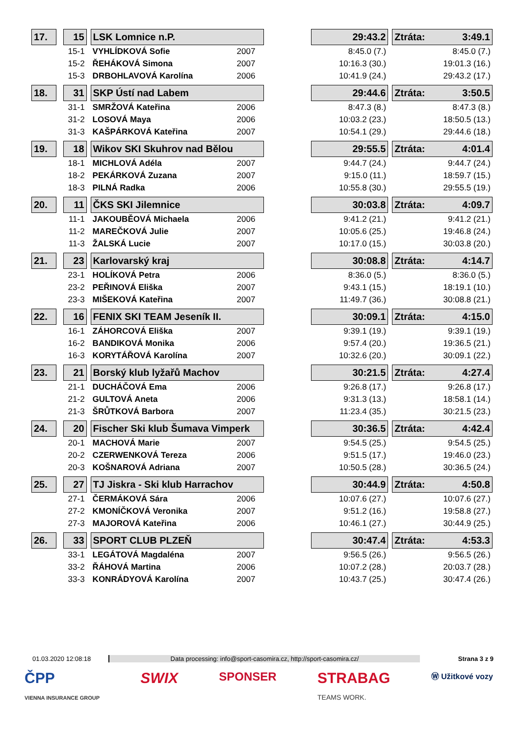| 17. | | 15 | | LSK Lomnice n.P. | | | 29:43.2 | | Ztráta: 3:49.1 |
| | | 15-1 | | VYHLÍDKOVÁ Sofie | 2007 | | 8:45.0 (7.) | | 8:45.0 (7.) |
| | | 15-2 | | ŘEHÁKOVÁ Simona | 2007 | | 10:16.3 (30.) | | 19:01.3 (16.) |
| | | 15-3 | | DRBOHLAVOVÁ Karolína | 2006 | | 10:41.9 (24.) | | 29:43.2 (17.) |
| 18. | | 31 | | SKP Ústí nad Labem | | | 29:44.6 | | Ztráta: 3:50.5 |
| | | 31-1 | | SMRŽOVÁ Kateřina | 2006 | | 8:47.3 (8.) | | 8:47.3 (8.) |
| | | 31-2 | | LOSOVÁ Maya | 2006 | | 10:03.2 (23.) | | 18:50.5 (13.) |
| | | 31-3 | | KAŠPÁRKOVÁ Kateřina | 2007 | | 10:54.1 (29.) | | 29:44.6 (18.) |
| 19. | | 18 | | Wikov SKI Skuhrov nad Bělou | | | 29:55.5 | | Ztráta: 4:01.4 |
| | | 18-1 | | MICHLOVÁ Adéla | 2007 | | 9:44.7 (24.) | | 9:44.7 (24.) |
| | | 18-2 | | PEKÁRKOVÁ Zuzana | 2007 | | 9:15.0 (11.) | | 18:59.7 (15.) |
| | | 18-3 | | PILNÁ Radka | 2006 | | 10:55.8 (30.) | | 29:55.5 (19.) |
| 20. | | 11 | | ČKS SKI Jilemnice | | | 30:03.8 | | Ztráta: 4:09.7 |
| | | 11-1 | | JAKOUBĚOVÁ Michaela | 2006 | | 9:41.2 (21.) | | 9:41.2 (21.) |
| | | 11-2 | | MAREČKOVÁ Julie | 2007 | | 10:05.6 (25.) | | 19:46.8 (24.) |
| | | 11-3 | | ŽALSKÁ Lucie | 2007 | | 10:17.0 (15.) | | 30:03.8 (20.) |
| 21. | | 23 | | Karlovarský kraj | | | 30:08.8 | | Ztráta: 4:14.7 |
| | | 23-1 | | HOLÍKOVÁ Petra | 2006 | | 8:36.0 (5.) | | 8:36.0 (5.) |
| | | 23-2 | | PEŘINOVÁ Eliška | 2007 | | 9:43.1 (15.) | | 18:19.1 (10.) |
| | | 23-3 | | MIŠEKOVÁ Kateřina | 2007 | | 11:49.7 (36.) | | 30:08.8 (21.) |
| 22. | | 16 | | FENIX SKI TEAM Jeseník II. | | | 30:09.1 | | Ztráta: 4:15.0 |
| | | 16-1 | | ZÁHORCOVÁ Eliška | 2007 | | 9:39.1 (19.) | | 9:39.1 (19.) |
| | | 16-2 | | BANDIKOVÁ Monika | 2006 | | 9:57.4 (20.) | | 19:36.5 (21.) |
| | | 16-3 | | KORYTÁŘOVÁ Karolína | 2007 | | 10:32.6 (20.) | | 30:09.1 (22.) |
| 23. | | 21 | | Borský klub lyžařů Machov | | | 30:21.5 | | Ztráta: 4:27.4 |
| | | 21-1 | | DUCHÁČOVÁ Ema | 2006 | | 9:26.8 (17.) | | 9:26.8 (17.) |
| | | 21-2 | | GULTOVÁ Aneta | 2006 | | 9:31.3 (13.) | | 18:58.1 (14.) |
| | | 21-3 | | ŠRŮTKOVÁ Barbora | 2007 | | 11:23.4 (35.) | | 30:21.5 (23.) |
| 24. | | 20 | | Fischer Ski klub Šumava Vimperk | | | 30:36.5 | | Ztráta: 4:42.4 |
| | | 20-1 | | MACHOVÁ Marie | 2007 | | 9:54.5 (25.) | | 9:54.5 (25.) |
| | | 20-2 | | CZERWENKOVÁ Tereza | 2006 | | 9:51.5 (17.) | | 19:46.0 (23.) |
| | | 20-3 | | KOŠNAROVÁ Adriana | 2007 | | 10:50.5 (28.) | | 30:36.5 (24.) |
| 25. | | 27 | | TJ Jiskra - Ski klub Harrachov | | | 30:44.9 | | Ztráta: 4:50.8 |
| | | 27-1 | | ČERMÁKOVÁ Sára | 2006 | | 10:07.6 (27.) | | 10:07.6 (27.) |
| | | 27-2 | | KMONÍČKOVÁ Veronika | 2007 | | 9:51.2 (16.) | | 19:58.8 (27.) |
| | | 27-3 | | MAJOROVÁ Kateřina | 2006 | | 10:46.1 (27.) | | 30:44.9 (25.) |
| 26. | | 33 | | SPORT CLUB PLZEŇ | | | 30:47.4 | | Ztráta: 4:53.3 |
| | | 33-1 | | LEGÁTOVÁ Magdaléna | 2007 | | 9:56.5 (26.) | | 9:56.5 (26.) |
| | | 33-2 | | ŘÁHOVÁ Martina | 2006 | | 10:07.2 (28.) | | 20:03.7 (28.) |
| | | 33-3 | | KONRÁDYOVÁ Karolína | 2007 | | 10:43.7 (25.) | | 30:47.4 (26.) |
01.03.2020 12:08:18 Data processing: info@sport-casomira.cz, http://sport-casomira.cz/ Strana 3 z 9
ČPP
VIENNA INSURANCE GROUP SWIX SPONSER STRABAG
TEAMS WORK. Ⓦ Užitkové vozy